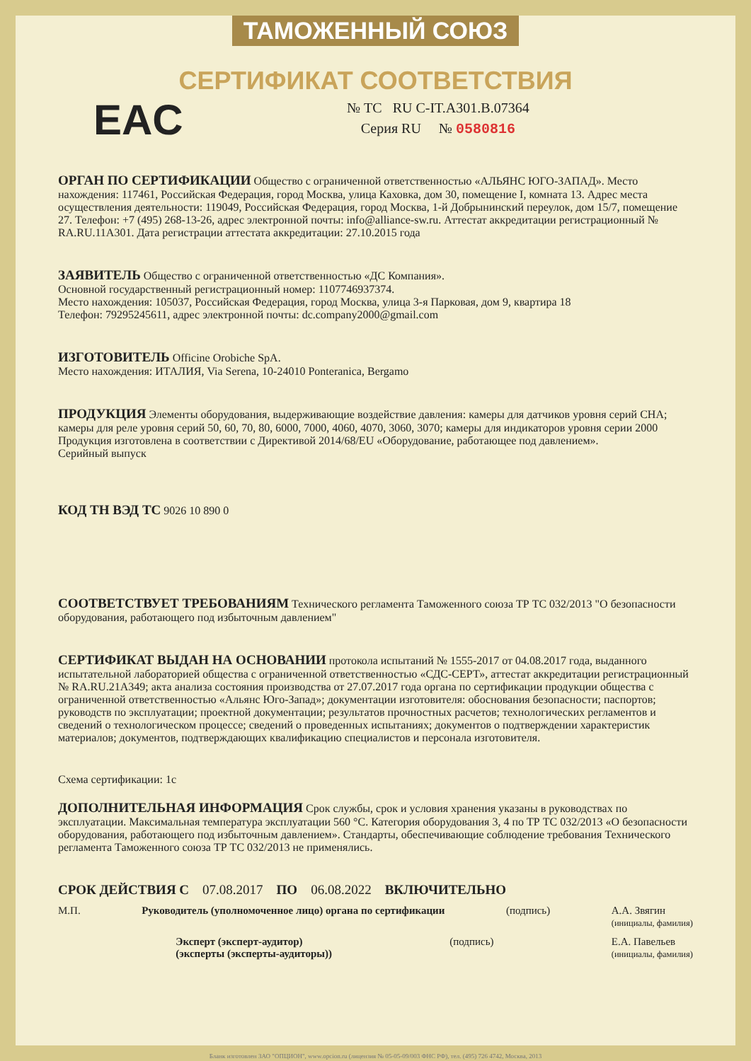ТАМОЖЕННЫЙ СОЮЗ
СЕРТИФИКАТ СООТВЕТСТВИЯ
EAC
№ ТС RU C-IT.A301.B.07364
Серия RU № 0580816
ОРГАН ПО СЕРТИФИКАЦИИ
Общество с ограниченной ответственностью «АЛЬЯНС ЮГО-ЗАПАД». Место нахождения: 117461, Российская Федерация, город Москва, улица Каховка, дом 30, помещение I, комната 13. Адрес места осуществления деятельности: 119049, Российская Федерация, город Москва, 1-й Добрынинский переулок, дом 15/7, помещение 27. Телефон: +7 (495) 268-13-26, адрес электронной почты: info@alliance-sw.ru. Аттестат аккредитации регистрационный № RA.RU.11A301. Дата регистрации аттестата аккредитации: 27.10.2015 года
ЗАЯВИТЕЛЬ
Общество с ограниченной ответственностью «ДС Компания».
Основной государственный регистрационный номер: 1107746937374.
Место нахождения: 105037, Российская Федерация, город Москва, улица 3-я Парковая, дом 9, квартира 18
Телефон: 79295245611, адрес электронной почты: dc.company2000@gmail.com
ИЗГОТОВИТЕЛЬ
Officine Orobiche SpA.
Место нахождения: ИТАЛИЯ, Via Serena, 10-24010 Ponteranica, Bergamo
ПРОДУКЦИЯ
Элементы оборудования, выдерживающие воздействие давления: камеры для датчиков уровня серий CHA; камеры для реле уровня серий 50, 60, 70, 80, 6000, 7000, 4060, 4070, 3060, 3070; камеры для индикаторов уровня серии 2000
Продукция изготовлена в соответствии с Директивой 2014/68/EU «Оборудование, работающее под давлением».
Серийный выпуск
КОД ТН ВЭД ТС
9026 10 890 0
СООТВЕТСТВУЕТ ТРЕБОВАНИЯМ
Технического регламента Таможенного союза ТР ТС 032/2013 "О безопасности оборудования, работающего под избыточным давлением"
СЕРТИФИКАТ ВЫДАН НА ОСНОВАНИИ
протокола испытаний № 1555-2017 от 04.08.2017 года, выданного испытательной лабораторией общества с ограниченной ответственностью «СДС-СЕРТ», аттестат аккредитации регистрационный № RA.RU.21A349; акта анализа состояния производства от 27.07.2017 года органа по сертификации продукции общества с ограниченной ответственностью «Альянс Юго-Запад»; документации изготовителя: обоснования безопасности; паспортов; руководств по эксплуатации; проектной документации; результатов прочностных расчетов; технологических регламентов и сведений о технологическом процессе; сведений о проведенных испытаниях; документов о подтверждении характеристик материалов; документов, подтверждающих квалификацию специалистов и персонала изготовителя.
Схема сертификации: 1с
ДОПОЛНИТЕЛЬНАЯ ИНФОРМАЦИЯ
Срок службы, срок и условия хранения указаны в руководствах по эксплуатации. Максимальная температура эксплуатации 560 °С. Категория оборудования 3, 4 по ТР ТС 032/2013 «О безопасности оборудования, работающего под избыточным давлением». Стандарты, обеспечивающие соблюдение требования Технического регламента Таможенного союза ТР ТС 032/2013 не применялись.
СРОК ДЕЙСТВИЯ С 07.08.2017 ПО 06.08.2022 ВКЛЮЧИТЕЛЬНО
М.П. Руководитель (уполномоченное лицо) органа по сертификации
(подпись) А.А. Звягин
(инициалы, фамилия)
Эксперт (эксперт-аудитор)
(эксперты (эксперты-аудиторы))
(подпись) Е.А. Павельев
(инициалы, фамилия)
Бланк изготовлен ЗАО "ОПЦИОН", www.opcion.ru (лицензия № 05-05-09/003 ФНС РФ), тел. (495) 726 4742, Москва, 2013